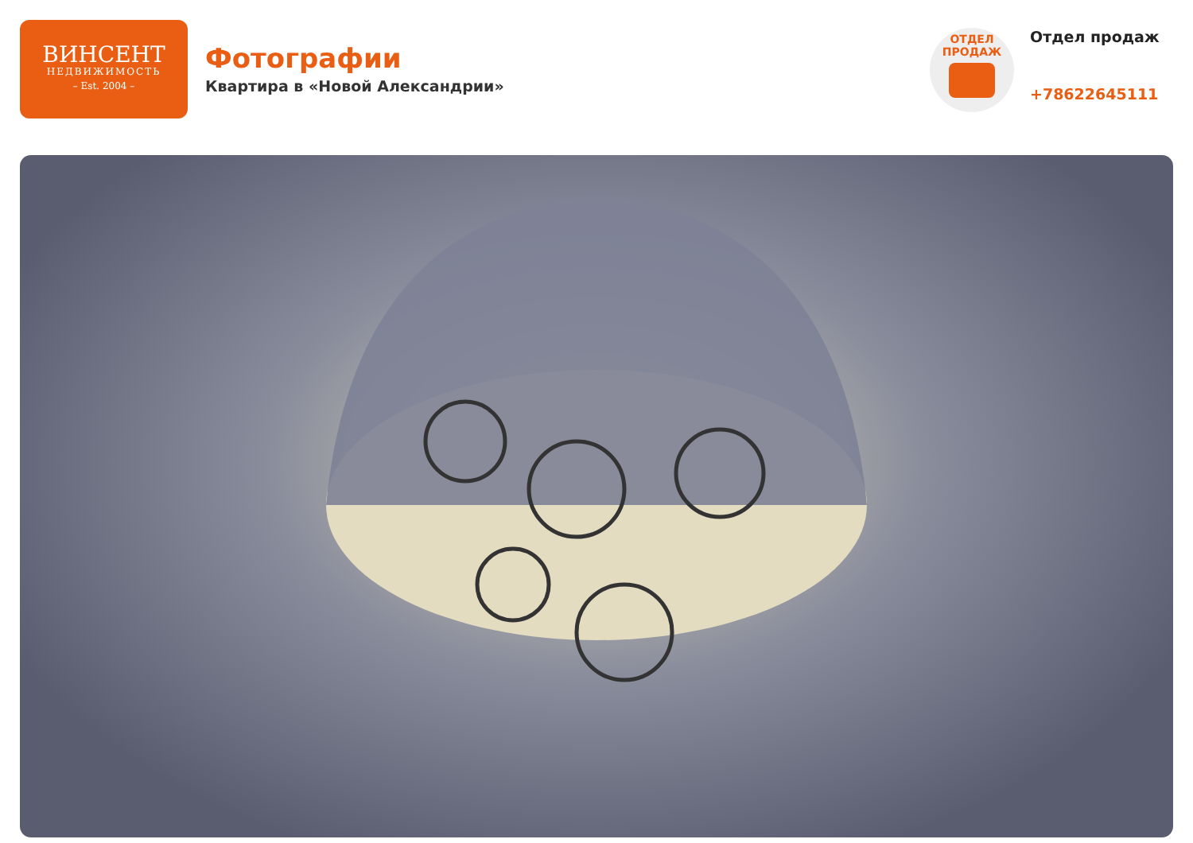ВИНСЕНТ
НЕДВИЖИМОСТЬ
– Est. 2004 –
Фотографии
Квартира в «Новой Александрии»
ОТДЕЛ
ПРОДАЖ
Отдел продаж
+78622645111